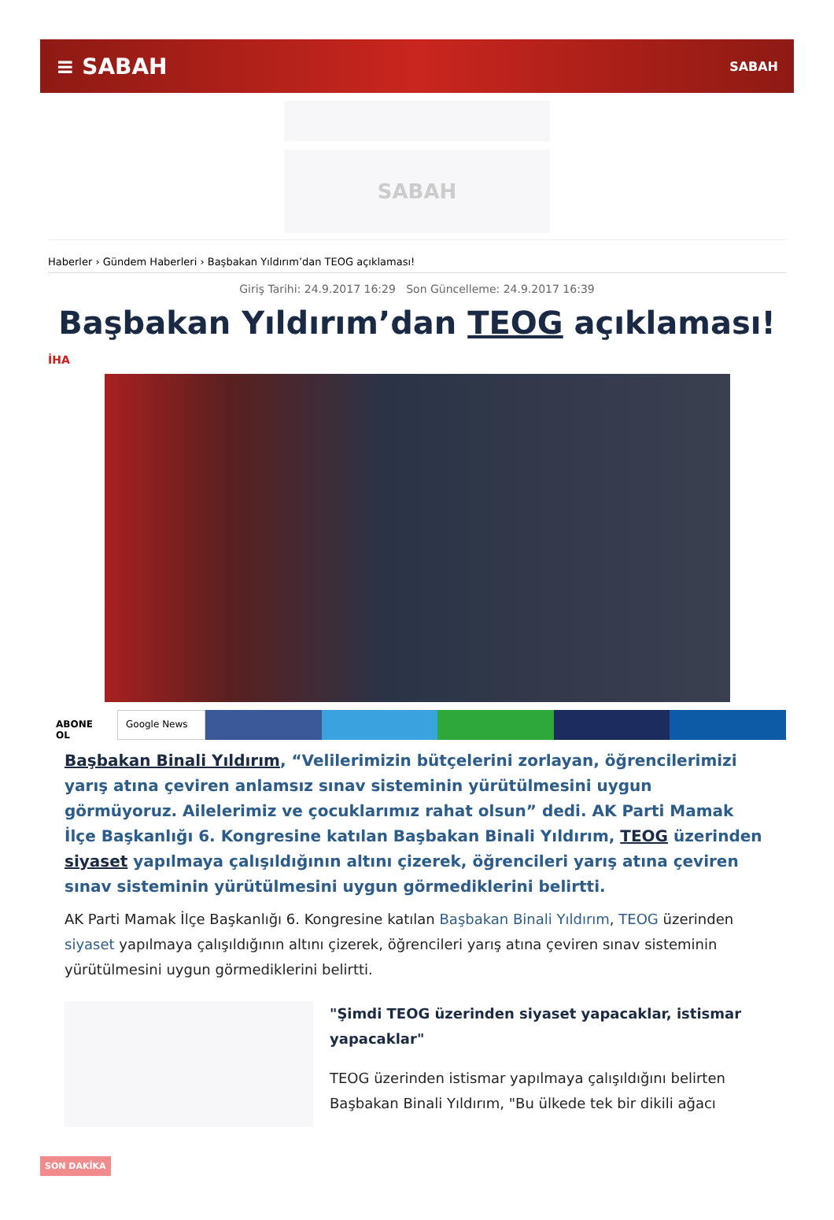≡ SABAH SABAH
SABAH
Haberler › Gündem Haberleri › Başbakan Yıldırım’dan TEOG açıklaması!
Giriş Tarihi: 24.9.2017 16:29 Son Güncelleme: 24.9.2017 16:39
Başbakan Yıldırım’dan TEOG açıklaması!
İHA
ABONE OL Google News
Başbakan Binali Yıldırım, “Velilerimizin bütçelerini zorlayan, öğrencilerimizi yarış atına çeviren anlamsız sınav sisteminin yürütülmesini uygun görmüyoruz. Ailelerimiz ve çocuklarımız rahat olsun” dedi. AK Parti Mamak İlçe Başkanlığı 6. Kongresine katılan Başbakan Binali Yıldırım, TEOG üzerinden siyaset yapılmaya çalışıldığının altını çizerek, öğrencileri yarış atına çeviren sınav sisteminin yürütülmesini uygun görmediklerini belirtti.
AK Parti Mamak İlçe Başkanlığı 6. Kongresine katılan Başbakan Binali Yıldırım, TEOG üzerinden siyaset yapılmaya çalışıldığının altını çizerek, öğrencileri yarış atına çeviren sınav sisteminin yürütülmesini uygun görmediklerini belirtti.
"Şimdi TEOG üzerinden siyaset yapacaklar, istismar yapacaklar"
TEOG üzerinden istismar yapılmaya çalışıldığını belirten Başbakan Binali Yıldırım, "Bu ülkede tek bir dikili ağacı
SON DAKİKA